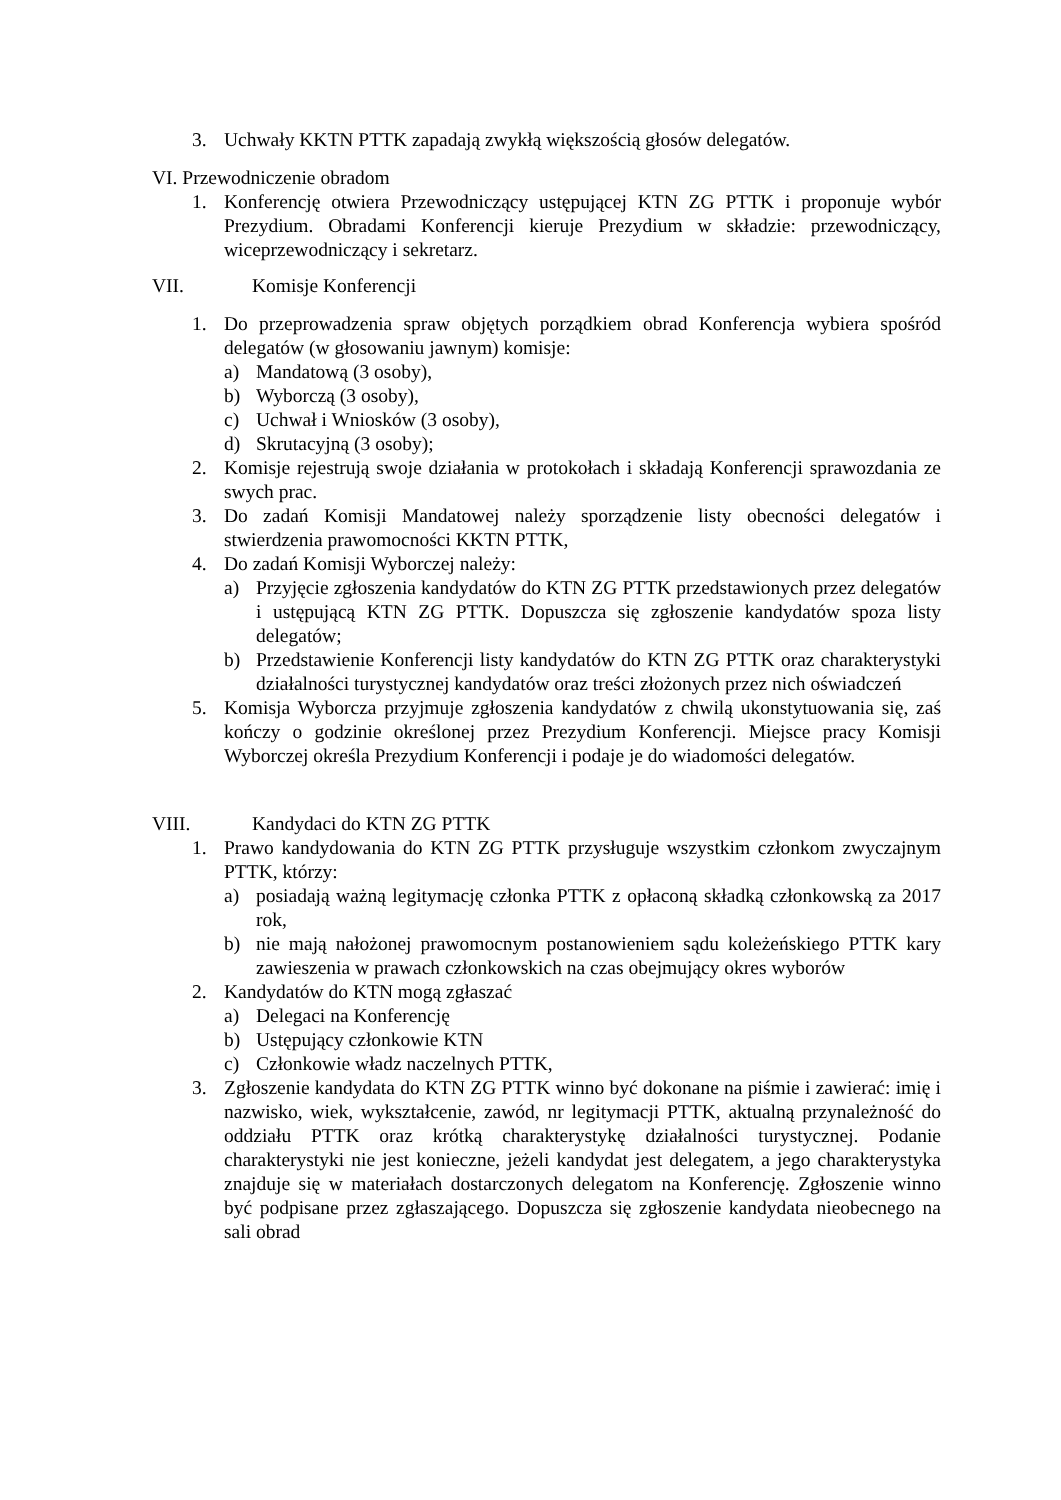3. Uchwały KKTN PTTK zapadają zwykłą większością głosów delegatów.
VI. Przewodniczenie obradom
1. Konferencję otwiera Przewodniczący ustępującej KTN ZG PTTK i proponuje wybór Prezydium. Obradami Konferencji kieruje Prezydium w składzie: przewodniczący, wiceprzewodniczący i sekretarz.
VII. Komisje Konferencji
1. Do przeprowadzenia spraw objętych porządkiem obrad Konferencja wybiera spośród delegatów (w głosowaniu jawnym) komisje:
a) Mandatową (3 osoby),
b) Wyborczą (3 osoby),
c) Uchwał i Wniosków (3 osoby),
d) Skrutacyjną (3 osoby);
2. Komisje rejestrują swoje działania w protokołach i składają Konferencji sprawozdania ze swych prac.
3. Do zadań Komisji Mandatowej należy sporządzenie listy obecności delegatów i stwierdzenia prawomocności KKTN PTTK,
4. Do zadań Komisji Wyborczej należy:
a) Przyjęcie zgłoszenia kandydatów do KTN ZG PTTK przedstawionych przez delegatów i ustępującą KTN ZG PTTK. Dopuszcza się zgłoszenie kandydatów spoza listy delegatów;
b) Przedstawienie Konferencji listy kandydatów do KTN ZG PTTK oraz charakterystyki działalności turystycznej kandydatów oraz treści złożonych przez nich oświadczeń
5. Komisja Wyborcza przyjmuje zgłoszenia kandydatów z chwilą ukonstytuowania się, zaś kończy o godzinie określonej przez Prezydium Konferencji. Miejsce pracy Komisji Wyborczej określa Prezydium Konferencji i podaje je do wiadomości delegatów.
VIII. Kandydaci do KTN ZG PTTK
1. Prawo kandydowania do KTN ZG PTTK przysługuje wszystkim członkom zwyczajnym PTTK, którzy:
a) posiadają ważną legitymację członka PTTK z opłaconą składką członkowską za 2017 rok,
b) nie mają nałożonej prawomocnym postanowieniem sądu koleżeńskiego PTTK kary zawieszenia w prawach członkowskich na czas obejmujący okres wyborów
2. Kandydatów do KTN mogą zgłaszać
a) Delegaci na Konferencję
b) Ustępujący członkowie KTN
c) Członkowie władz naczelnych PTTK,
3. Zgłoszenie kandydata do KTN ZG PTTK winno być dokonane na piśmie i zawierać: imię i nazwisko, wiek, wykształcenie, zawód, nr legitymacji PTTK, aktualną przynależność do oddziału PTTK oraz krótką charakterystykę działalności turystycznej. Podanie charakterystyki nie jest konieczne, jeżeli kandydat jest delegatem, a jego charakterystyka znajduje się w materiałach dostarczonych delegatom na Konferencję. Zgłoszenie winno być podpisane przez zgłaszającego. Dopuszcza się zgłoszenie kandydata nieobecnego na sali obrad